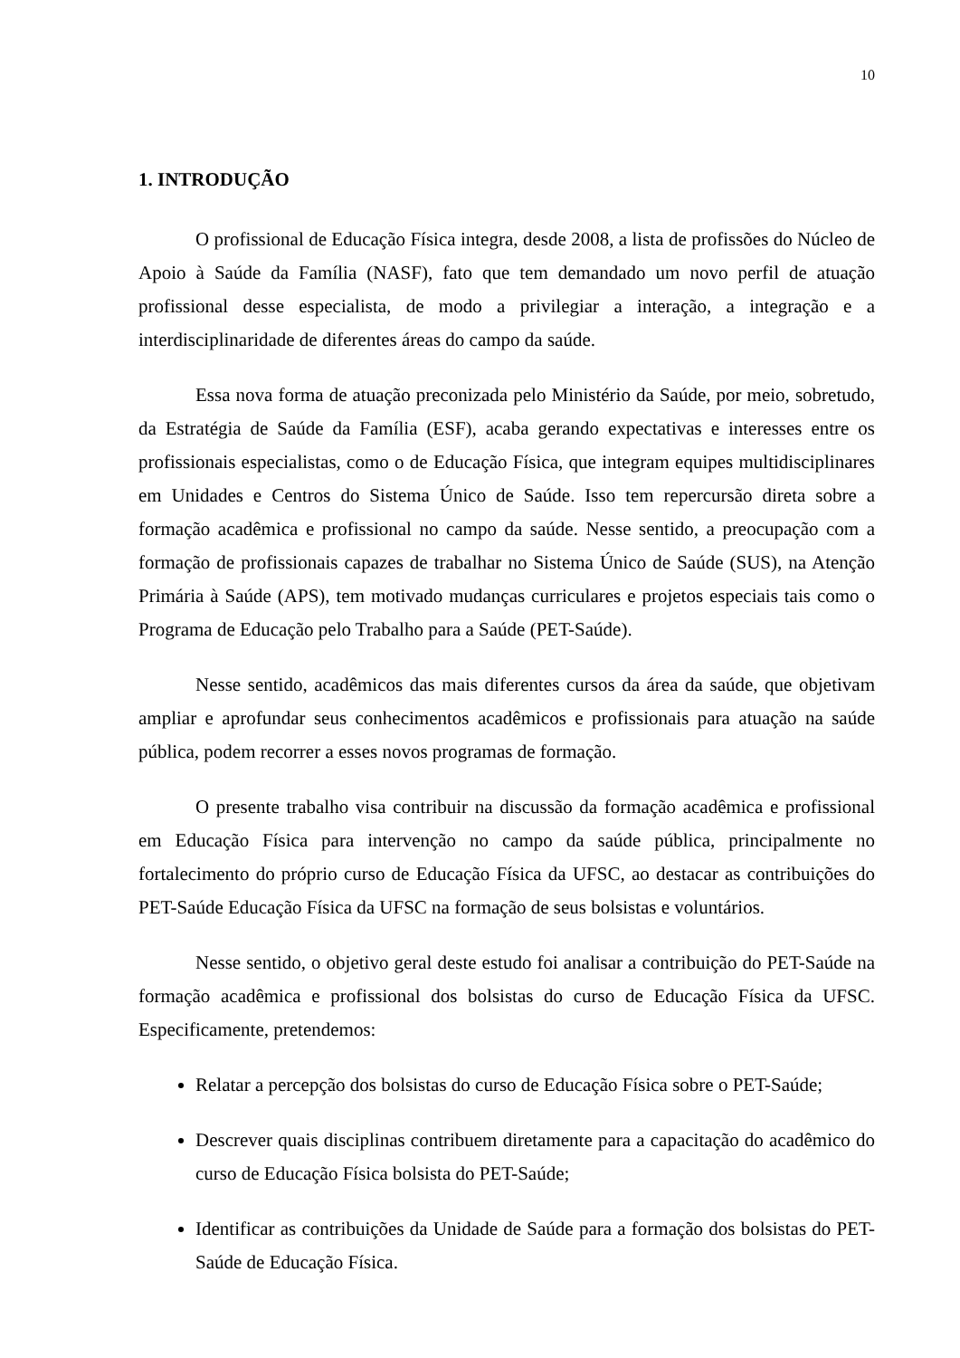10
1. INTRODUÇÃO
O profissional de Educação Física integra, desde 2008, a lista de profissões do Núcleo de Apoio à Saúde da Família (NASF), fato que tem demandado um novo perfil de atuação profissional desse especialista, de modo a privilegiar a interação, a integração e a interdisciplinaridade de diferentes áreas do campo da saúde.
Essa nova forma de atuação preconizada pelo Ministério da Saúde, por meio, sobretudo, da Estratégia de Saúde da Família (ESF), acaba gerando expectativas e interesses entre os profissionais especialistas, como o de Educação Física, que integram equipes multidisciplinares em Unidades e Centros do Sistema Único de Saúde. Isso tem repercursão direta sobre a formação acadêmica e profissional no campo da saúde. Nesse sentido, a preocupação com a formação de profissionais capazes de trabalhar no Sistema Único de Saúde (SUS), na Atenção Primária à Saúde (APS), tem motivado mudanças curriculares e projetos especiais tais como o Programa de Educação pelo Trabalho para a Saúde (PET-Saúde).
Nesse sentido, acadêmicos das mais diferentes cursos da área da saúde, que objetivam ampliar e aprofundar seus conhecimentos acadêmicos e profissionais para atuação na saúde pública, podem recorrer a esses novos programas de formação.
O presente trabalho visa contribuir na discussão da formação acadêmica e profissional em Educação Física para intervenção no campo da saúde pública, principalmente no fortalecimento do próprio curso de Educação Física da UFSC, ao destacar as contribuições do PET-Saúde Educação Física da UFSC na formação de seus bolsistas e voluntários.
Nesse sentido, o objetivo geral deste estudo foi analisar a contribuição do PET-Saúde na formação acadêmica e profissional dos bolsistas do curso de Educação Física da UFSC. Especificamente, pretendemos:
Relatar a percepção dos bolsistas do curso de Educação Física sobre o PET-Saúde;
Descrever quais disciplinas contribuem diretamente para a capacitação do acadêmico do curso de Educação Física bolsista do PET-Saúde;
Identificar as contribuições da Unidade de Saúde para a formação dos bolsistas do PET-Saúde de Educação Física.